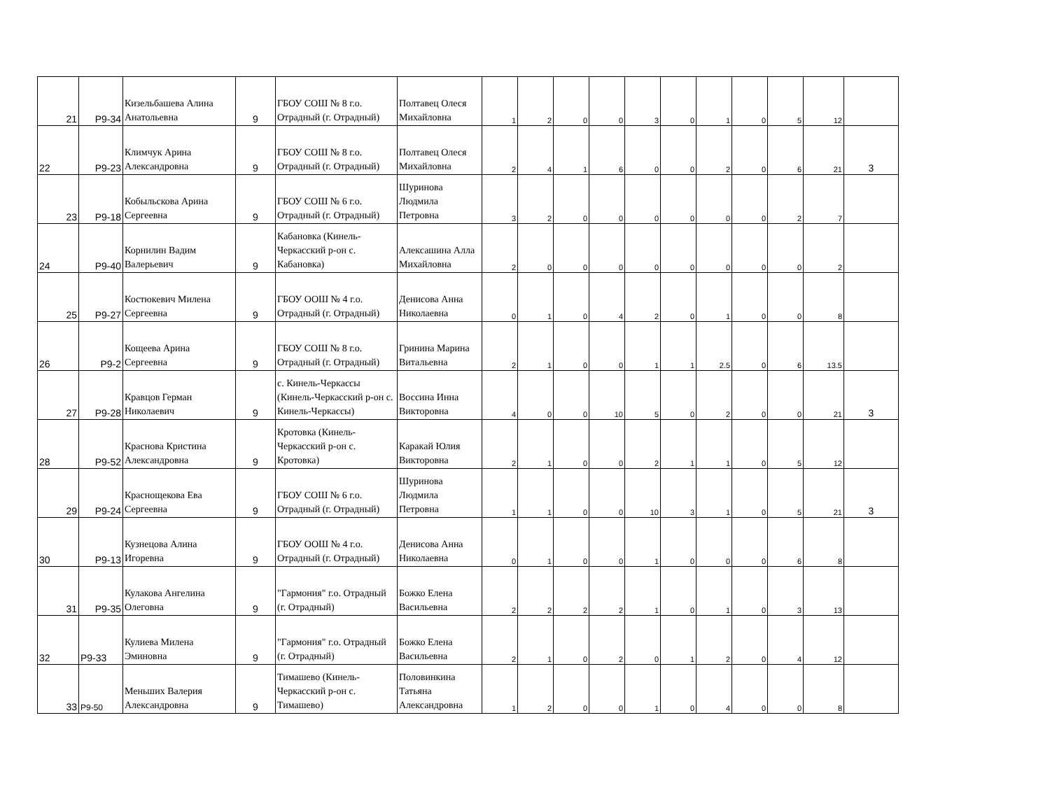| 21 | Р9-34 | Кизельбашева Алина Анатольевна | 9 | ГБОУ СОШ № 8 г.о. Отрадный (г. Отрадный) | Полтавец Олеся Михайловна | 1 | 2 | 0 | 0 | 3 | 0 | 1 | 0 | 5 | 12 | |
| 22 | Р9-23 | Климчук Арина Александровна | 9 | ГБОУ СОШ № 8 г.о. Отрадный (г. Отрадный) | Полтавец Олеся Михайловна | 2 | 4 | 1 | 6 | 0 | 0 | 2 | 0 | 6 | 21 | 3 |
| 23 | Р9-18 | Кобыльскова Арина Сергеевна | 9 | ГБОУ СОШ № 6 г.о. Отрадный (г. Отрадный) | Шуринова Людмила Петровна | 3 | 2 | 0 | 0 | 0 | 0 | 0 | 0 | 2 | 7 | |
| 24 | Р9-40 | Корнилин Вадим Валерьевич | 9 | Кабановка (Кинель-Черкасский р-он с. Кабановка) | Алексашина Алла Михайловна | 2 | 0 | 0 | 0 | 0 | 0 | 0 | 0 | 0 | 2 | |
| 25 | Р9-27 | Костюкевич Милена Сергеевна | 9 | ГБОУ ООШ № 4 г.о. Отрадный (г. Отрадный) | Денисова Анна Николаевна | 0 | 1 | 0 | 4 | 2 | 0 | 1 | 0 | 0 | 8 | |
| 26 | Р9-2 | Кощеева Арина Сергеевна | 9 | ГБОУ СОШ № 8 г.о. Отрадный (г. Отрадный) | Гринина Марина Витальевна | 2 | 1 | 0 | 0 | 1 | 1 | 2.5 | 0 | 6 | 13.5 | |
| 27 | Р9-28 | Кравцов Герман Николаевич | 9 | с. Кинель-Черкассы (Кинель-Черкасский р-он с. Кинель-Черкассы) | Воссина Инна Викторовна | 4 | 0 | 0 | 10 | 5 | 0 | 2 | 0 | 0 | 21 | 3 |
| 28 | Р9-52 | Краснова Кристина Александровна | 9 | Кротовка (Кинель-Черкасский р-он с. Кротовка) | Каракай Юлия Викторовна | 2 | 1 | 0 | 0 | 2 | 1 | 1 | 0 | 5 | 12 | |
| 29 | Р9-24 | Краснощекова Ева Сергеевна | 9 | ГБОУ СОШ № 6 г.о. Отрадный (г. Отрадный) | Шуринова Людмила Петровна | 1 | 1 | 0 | 0 | 10 | 3 | 1 | 0 | 5 | 21 | 3 |
| 30 | Р9-13 | Кузнецова Алина Игоревна | 9 | ГБОУ ООШ № 4 г.о. Отрадный (г. Отрадный) | Денисова Анна Николаевна | 0 | 1 | 0 | 0 | 1 | 0 | 0 | 0 | 6 | 8 | |
| 31 | Р9-35 | Кулакова Ангелина Олеговна | 9 | "Гармония" г.о. Отрадный (г. Отрадный) | Божко Елена Васильевна | 2 | 2 | 2 | 2 | 1 | 0 | 1 | 0 | 3 | 13 | |
| 32 | Р9-33 | Кулиева Милена Эминовна | 9 | "Гармония" г.о. Отрадный (г. Отрадный) | Божко Елена Васильевна | 2 | 1 | 0 | 2 | 0 | 1 | 2 | 0 | 4 | 12 | |
| 33 | Р9-50 | Меньших Валерия Александровна | 9 | Тимашево (Кинель-Черкасский р-он с. Тимашево) | Половинкина Татьяна Александровна | 1 | 2 | 0 | 0 | 1 | 0 | 4 | 0 | 0 | 8 | |